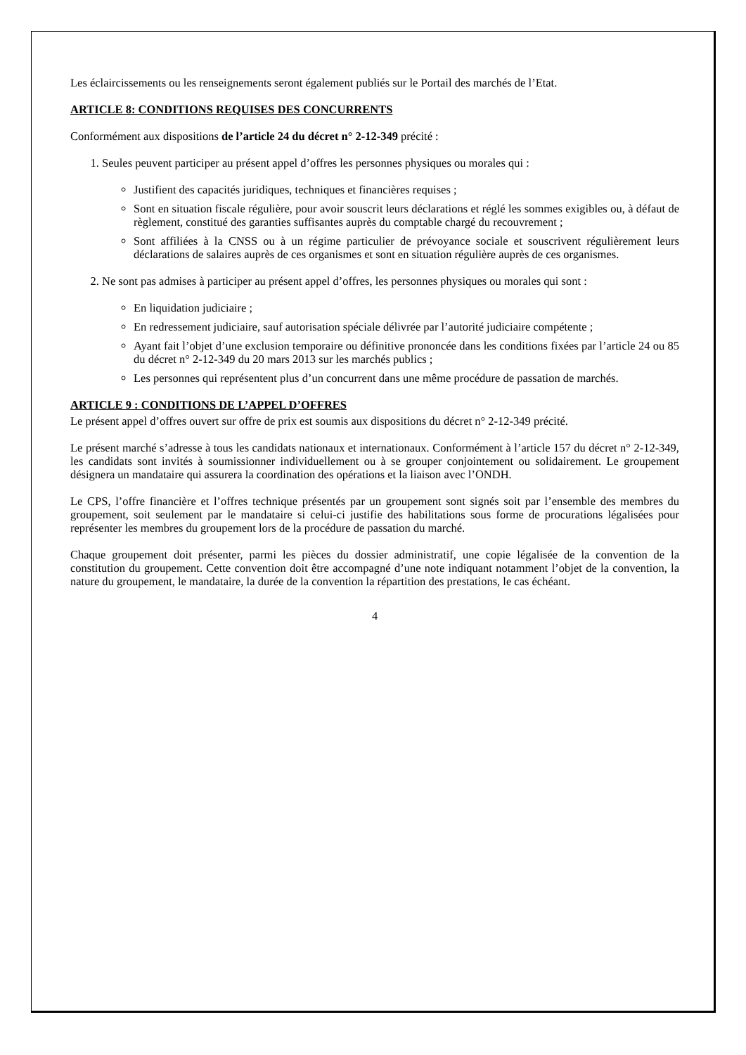Les éclaircissements ou les renseignements seront également publiés sur le Portail des marchés de l’Etat.
ARTICLE 8: CONDITIONS REQUISES DES CONCURRENTS
Conformément aux dispositions de l’article 24 du décret n° 2-12-349 précité :
1. Seules peuvent participer au présent appel d’offres les personnes physiques ou morales qui :
Justifient des capacités juridiques, techniques et financières requises ;
Sont en situation fiscale régulière, pour avoir souscrit leurs déclarations et réglé les sommes exigibles ou, à défaut de règlement, constitué des garanties suffisantes auprès du comptable chargé du recouvrement ;
Sont affiliées à la CNSS ou à un régime particulier de prévoyance sociale et souscrivent régulièrement leurs déclarations de salaires auprès de ces organismes et sont en situation régulière auprès de ces organismes.
2. Ne sont pas admises à participer au présent appel d’offres, les personnes physiques ou morales qui sont :
En liquidation judiciaire ;
En redressement judiciaire, sauf autorisation spéciale délivrée par l’autorité judiciaire compétente ;
Ayant fait l’objet d’une exclusion temporaire ou définitive prononcée dans les conditions fixées par l’article 24 ou 85 du décret n° 2-12-349 du 20 mars 2013 sur les marchés publics ;
Les personnes qui représentent plus d’un concurrent dans une même procédure de passation de marchés.
ARTICLE 9 : CONDITIONS DE L’APPEL D’OFFRES
Le présent appel d’offres ouvert sur offre de prix est soumis aux dispositions du décret n° 2-12-349 précité.
Le présent marché s’adresse à tous les candidats nationaux et internationaux. Conformément à l’article 157 du décret n° 2-12-349, les candidats sont invités à soumissionner individuellement ou à se grouper conjointement ou solidairement. Le groupement désignera un mandataire qui assurera la coordination des opérations et la liaison avec l’ONDH.
Le CPS, l’offre financière et l’offres technique présentés par un groupement sont signés soit par l’ensemble des membres du groupement, soit seulement par le mandataire si celui-ci justifie des habilitations sous forme de procurations légalisées pour représenter les membres du groupement lors de la procédure de passation du marché.
Chaque groupement doit présenter, parmi les pièces du dossier administratif, une copie légalisée de la convention de la constitution du groupement. Cette convention doit être accompagné d’une note indiquant notamment l’objet de la convention, la nature du groupement, le mandataire, la durée de la convention la répartition des prestations, le cas échéant.
4